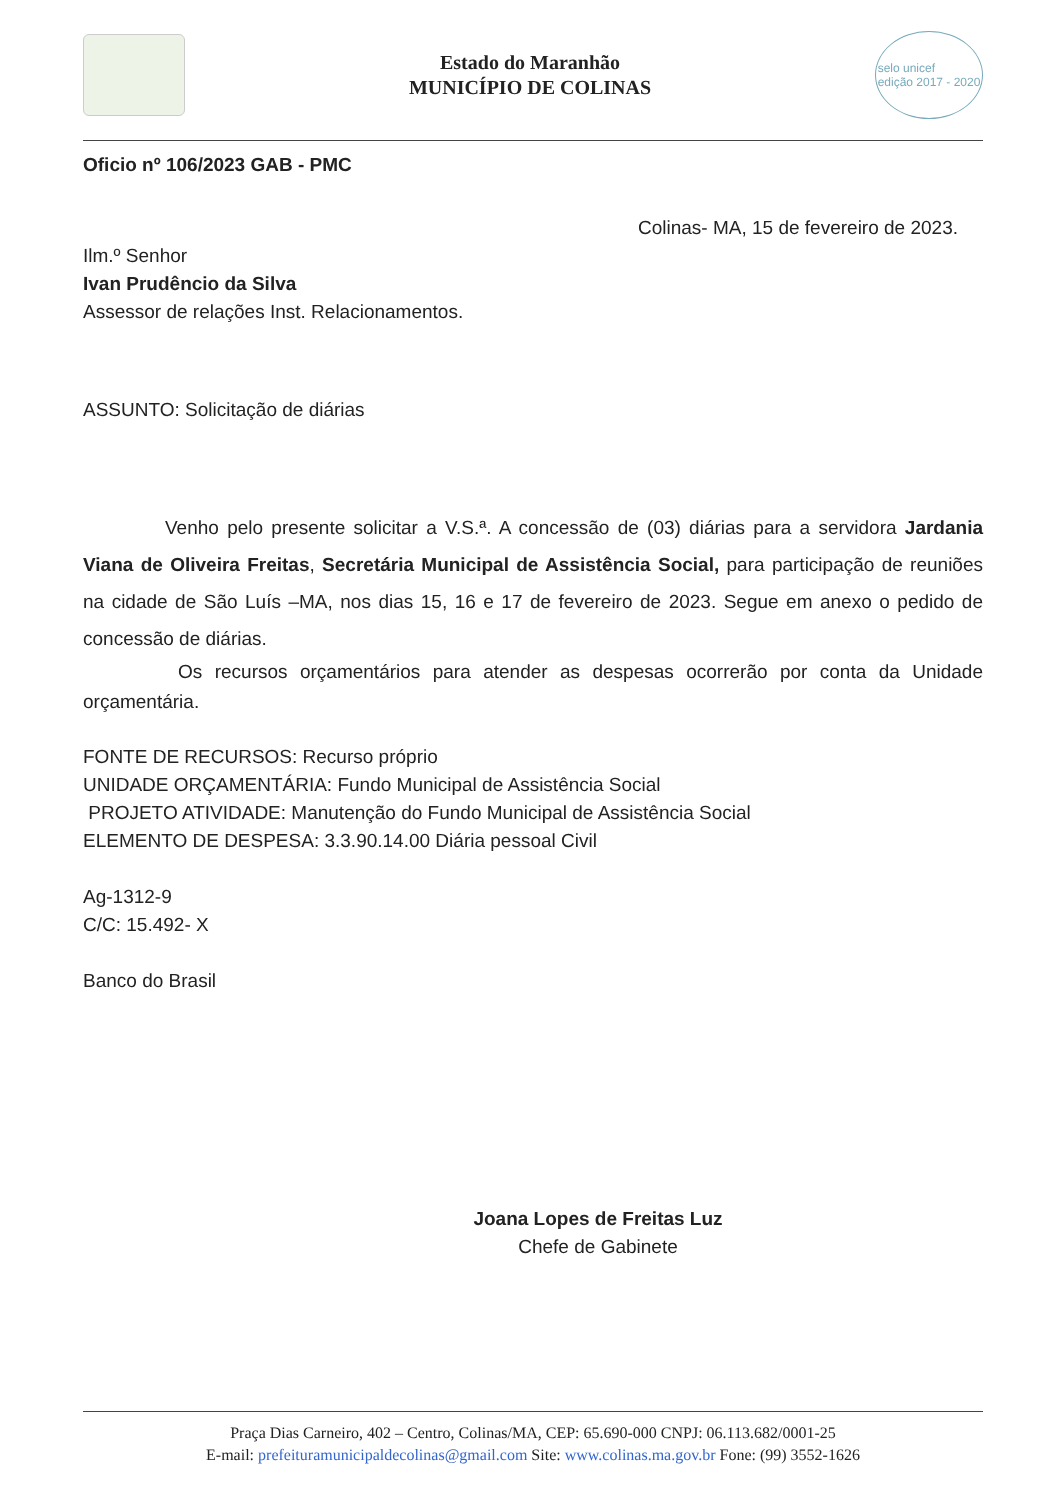Estado do Maranhão
MUNICÍPIO DE COLINAS
selo unicef
edição 2017 - 2020
Oficio nº 106/2023 GAB - PMC
Colinas- MA, 15 de fevereiro de 2023.
Ilm.º Senhor
Ivan Prudêncio da Silva
Assessor de relações Inst. Relacionamentos.
ASSUNTO: Solicitação de diárias
Venho pelo presente solicitar a V.S.ª. A concessão de (03) diárias para a servidora Jardania Viana de Oliveira Freitas, Secretária Municipal de Assistência Social, para participação de reuniões na cidade de São Luís –MA, nos dias 15, 16 e 17 de fevereiro de 2023. Segue em anexo o pedido de concessão de diárias.
Os recursos orçamentários para atender as despesas ocorrerão por conta da Unidade orçamentária.
FONTE DE RECURSOS: Recurso próprio
UNIDADE ORÇAMENTÁRIA: Fundo Municipal de Assistência Social
PROJETO ATIVIDADE: Manutenção do Fundo Municipal de Assistência Social
ELEMENTO DE DESPESA: 3.3.90.14.00 Diária pessoal Civil
Ag-1312-9
C/C: 15.492- X
Banco do Brasil
Joana Lopes de Freitas Luz
Chefe de Gabinete
Praça Dias Carneiro, 402 – Centro, Colinas/MA, CEP: 65.690-000 CNPJ: 06.113.682/0001-25
E-mail: prefeituramunicipaldecolinas@gmail.com Site: www.colinas.ma.gov.br Fone: (99) 3552-1626